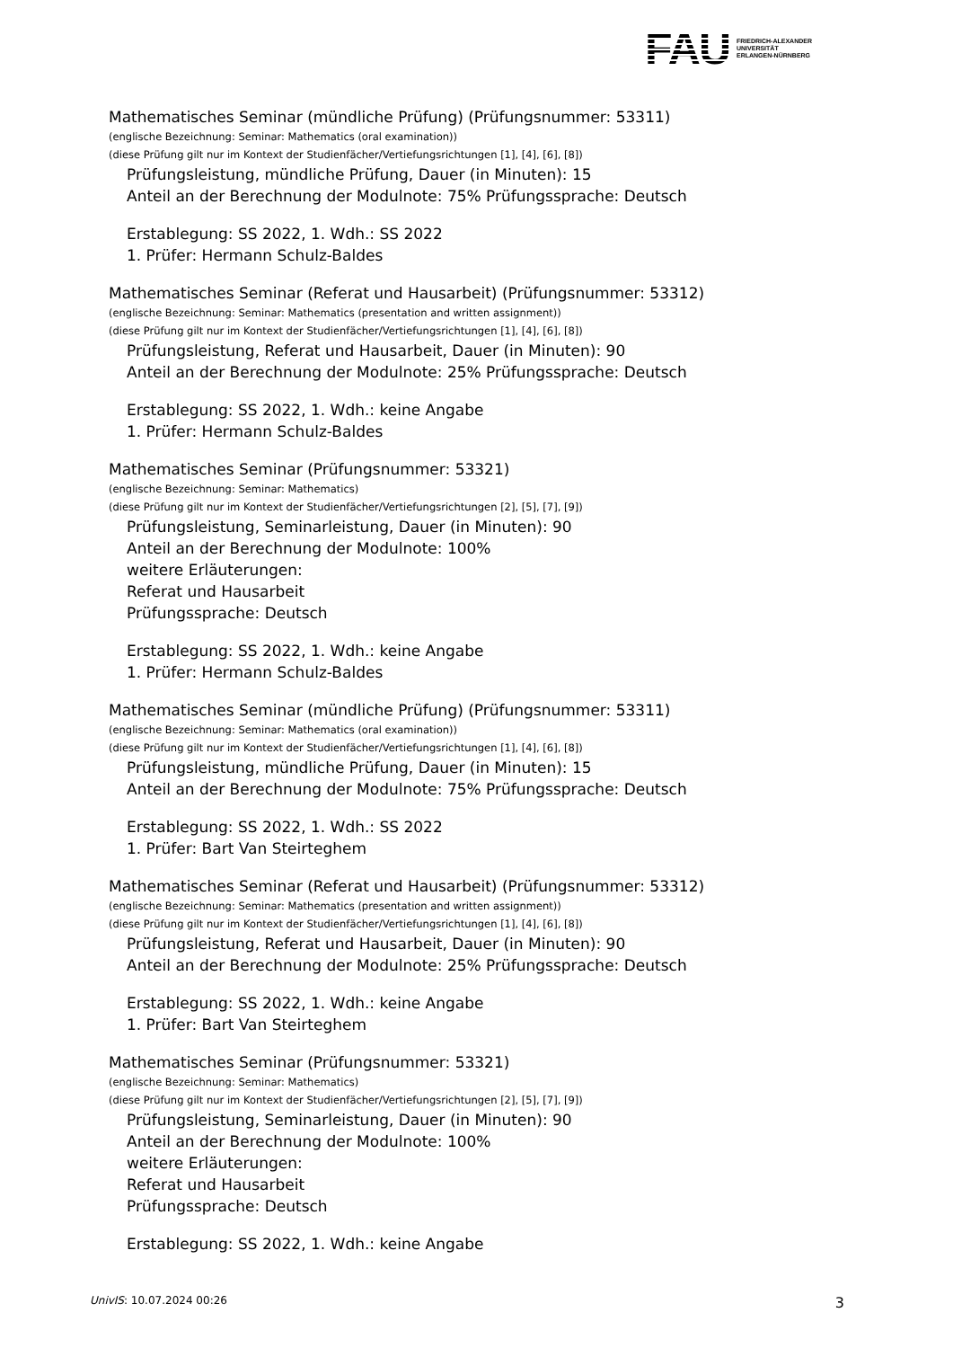FAU
FRIEDRICH-ALEXANDER
UNIVERSITÄT
ERLANGEN-NÜRNBERG
Mathematisches Seminar (mündliche Prüfung) (Prüfungsnummer: 53311)
(englische Bezeichnung: Seminar: Mathematics (oral examination))
(diese Prüfung gilt nur im Kontext der Studienfächer/Vertiefungsrichtungen [1], [4], [6], [8])
Prüfungsleistung, mündliche Prüfung, Dauer (in Minuten): 15
Anteil an der Berechnung der Modulnote: 75% Prüfungssprache: Deutsch
Erstablegung: SS 2022, 1. Wdh.: SS 2022
1. Prüfer: Hermann Schulz-Baldes
Mathematisches Seminar (Referat und Hausarbeit) (Prüfungsnummer: 53312)
(englische Bezeichnung: Seminar: Mathematics (presentation and written assignment))
(diese Prüfung gilt nur im Kontext der Studienfächer/Vertiefungsrichtungen [1], [4], [6], [8])
Prüfungsleistung, Referat und Hausarbeit, Dauer (in Minuten): 90
Anteil an der Berechnung der Modulnote: 25% Prüfungssprache: Deutsch
Erstablegung: SS 2022, 1. Wdh.: keine Angabe
1. Prüfer: Hermann Schulz-Baldes
Mathematisches Seminar (Prüfungsnummer: 53321)
(englische Bezeichnung: Seminar: Mathematics)
(diese Prüfung gilt nur im Kontext der Studienfächer/Vertiefungsrichtungen [2], [5], [7], [9])
Prüfungsleistung, Seminarleistung, Dauer (in Minuten): 90
Anteil an der Berechnung der Modulnote: 100%
weitere Erläuterungen:
Referat und Hausarbeit
Prüfungssprache: Deutsch
Erstablegung: SS 2022, 1. Wdh.: keine Angabe
1. Prüfer: Hermann Schulz-Baldes
Mathematisches Seminar (mündliche Prüfung) (Prüfungsnummer: 53311)
(englische Bezeichnung: Seminar: Mathematics (oral examination))
(diese Prüfung gilt nur im Kontext der Studienfächer/Vertiefungsrichtungen [1], [4], [6], [8])
Prüfungsleistung, mündliche Prüfung, Dauer (in Minuten): 15
Anteil an der Berechnung der Modulnote: 75% Prüfungssprache: Deutsch
Erstablegung: SS 2022, 1. Wdh.: SS 2022
1. Prüfer: Bart Van Steirteghem
Mathematisches Seminar (Referat und Hausarbeit) (Prüfungsnummer: 53312)
(englische Bezeichnung: Seminar: Mathematics (presentation and written assignment))
(diese Prüfung gilt nur im Kontext der Studienfächer/Vertiefungsrichtungen [1], [4], [6], [8])
Prüfungsleistung, Referat und Hausarbeit, Dauer (in Minuten): 90
Anteil an der Berechnung der Modulnote: 25% Prüfungssprache: Deutsch
Erstablegung: SS 2022, 1. Wdh.: keine Angabe
1. Prüfer: Bart Van Steirteghem
Mathematisches Seminar (Prüfungsnummer: 53321)
(englische Bezeichnung: Seminar: Mathematics)
(diese Prüfung gilt nur im Kontext der Studienfächer/Vertiefungsrichtungen [2], [5], [7], [9])
Prüfungsleistung, Seminarleistung, Dauer (in Minuten): 90
Anteil an der Berechnung der Modulnote: 100%
weitere Erläuterungen:
Referat und Hausarbeit
Prüfungssprache: Deutsch
Erstablegung: SS 2022, 1. Wdh.: keine Angabe
UnivIS: 10.07.2024 00:26 3